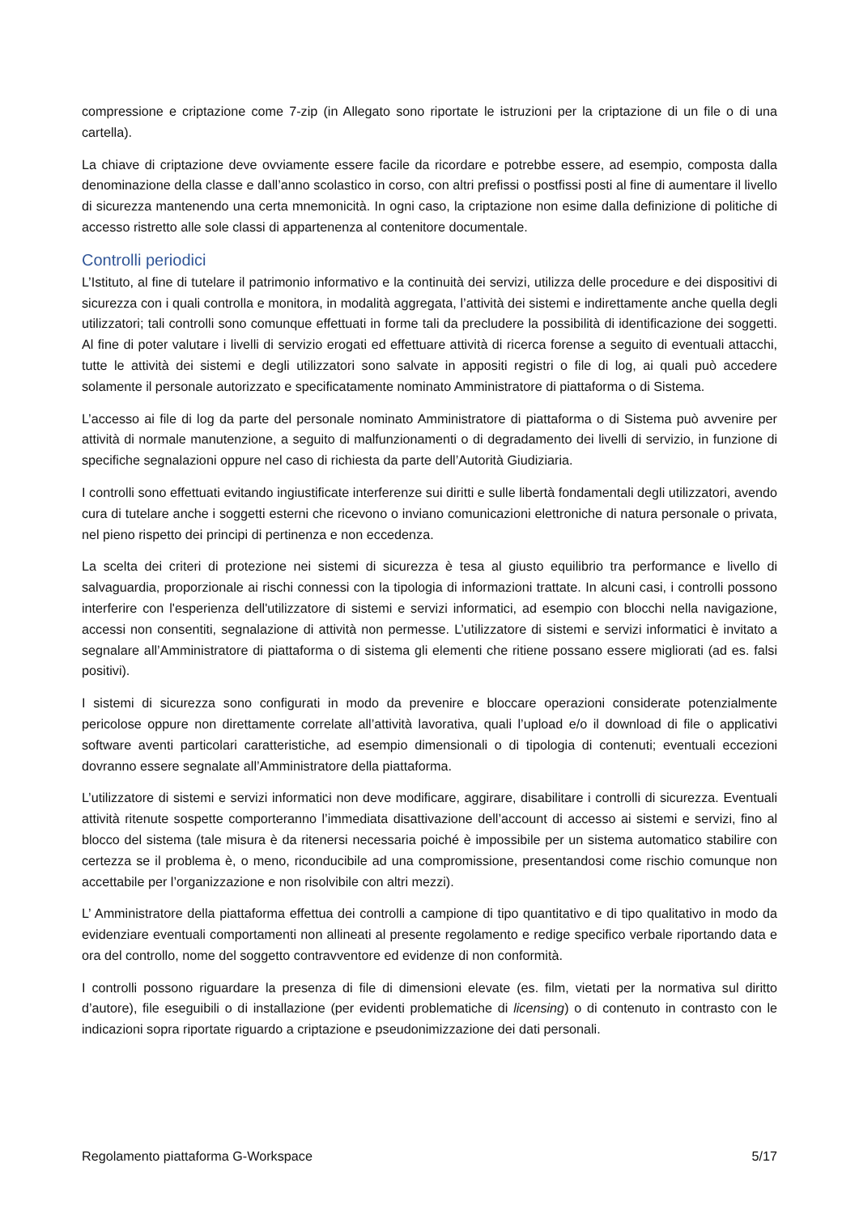compressione e criptazione come 7-zip (in Allegato sono riportate le istruzioni per la criptazione di un file o di una cartella).
La chiave di criptazione deve ovviamente essere facile da ricordare e potrebbe essere, ad esempio, composta dalla denominazione della classe e dall’anno scolastico in corso, con altri prefissi o postfissi posti al fine di aumentare il livello di sicurezza mantenendo una certa mnemonicità. In ogni caso, la criptazione non esime dalla definizione di politiche di accesso ristretto alle sole classi di appartenenza al contenitore documentale.
Controlli periodici
L’Istituto, al fine di tutelare il patrimonio informativo e la continuità dei servizi, utilizza delle procedure e dei dispositivi di sicurezza con i quali controlla e monitora, in modalità aggregata, l’attività dei sistemi e indirettamente anche quella degli utilizzatori; tali controlli sono comunque effettuati in forme tali da precludere la possibilità di identificazione dei soggetti. Al fine di poter valutare i livelli di servizio erogati ed effettuare attività di ricerca forense a seguito di eventuali attacchi, tutte le attività dei sistemi e degli utilizzatori sono salvate in appositi registri o file di log, ai quali può accedere solamente il personale autorizzato e specificatamente nominato Amministratore di piattaforma o di Sistema.
L’accesso ai file di log da parte del personale nominato Amministratore di piattaforma o di Sistema può avvenire per attività di normale manutenzione, a seguito di malfunzionamenti o di degradamento dei livelli di servizio, in funzione di specifiche segnalazioni oppure nel caso di richiesta da parte dell’Autorità Giudiziaria.
I controlli sono effettuati evitando ingiustificate interferenze sui diritti e sulle libertà fondamentali degli utilizzatori, avendo cura di tutelare anche i soggetti esterni che ricevono o inviano comunicazioni elettroniche di natura personale o privata, nel pieno rispetto dei principi di pertinenza e non eccedenza.
La scelta dei criteri di protezione nei sistemi di sicurezza è tesa al giusto equilibrio tra performance e livello di salvaguardia, proporzionale ai rischi connessi con la tipologia di informazioni trattate. In alcuni casi, i controlli possono interferire con l'esperienza dell'utilizzatore di sistemi e servizi informatici, ad esempio con blocchi nella navigazione, accessi non consentiti, segnalazione di attività non permesse. L’utilizzatore di sistemi e servizi informatici è invitato a segnalare all’Amministratore di piattaforma o di sistema gli elementi che ritiene possano essere migliorati (ad es. falsi positivi).
I sistemi di sicurezza sono configurati in modo da prevenire e bloccare operazioni considerate potenzialmente pericolose oppure non direttamente correlate all’attività lavorativa, quali l’upload e/o il download di file o applicativi software aventi particolari caratteristiche, ad esempio dimensionali o di tipologia di contenuti; eventuali eccezioni dovranno essere segnalate all’Amministratore della piattaforma.
L’utilizzatore di sistemi e servizi informatici non deve modificare, aggirare, disabilitare i controlli di sicurezza. Eventuali attività ritenute sospette comporteranno l’immediata disattivazione dell’account di accesso ai sistemi e servizi, fino al blocco del sistema (tale misura è da ritenersi necessaria poiché è impossibile per un sistema automatico stabilire con certezza se il problema è, o meno, riconducibile ad una compromissione, presentandosi come rischio comunque non accettabile per l’organizzazione e non risolvibile con altri mezzi).
L’ Amministratore della piattaforma effettua dei controlli a campione di tipo quantitativo e di tipo qualitativo in modo da evidenziare eventuali comportamenti non allineati al presente regolamento e redige specifico verbale riportando data e ora del controllo, nome del soggetto contravventore ed evidenze di non conformità.
I controlli possono riguardare la presenza di file di dimensioni elevate (es. film, vietati per la normativa sul diritto d’autore), file eseguibili o di installazione (per evidenti problematiche di licensing) o di contenuto in contrasto con le indicazioni sopra riportate riguardo a criptazione e pseudonimizzazione dei dati personali.
Regolamento piattaforma G-Workspace 5/17